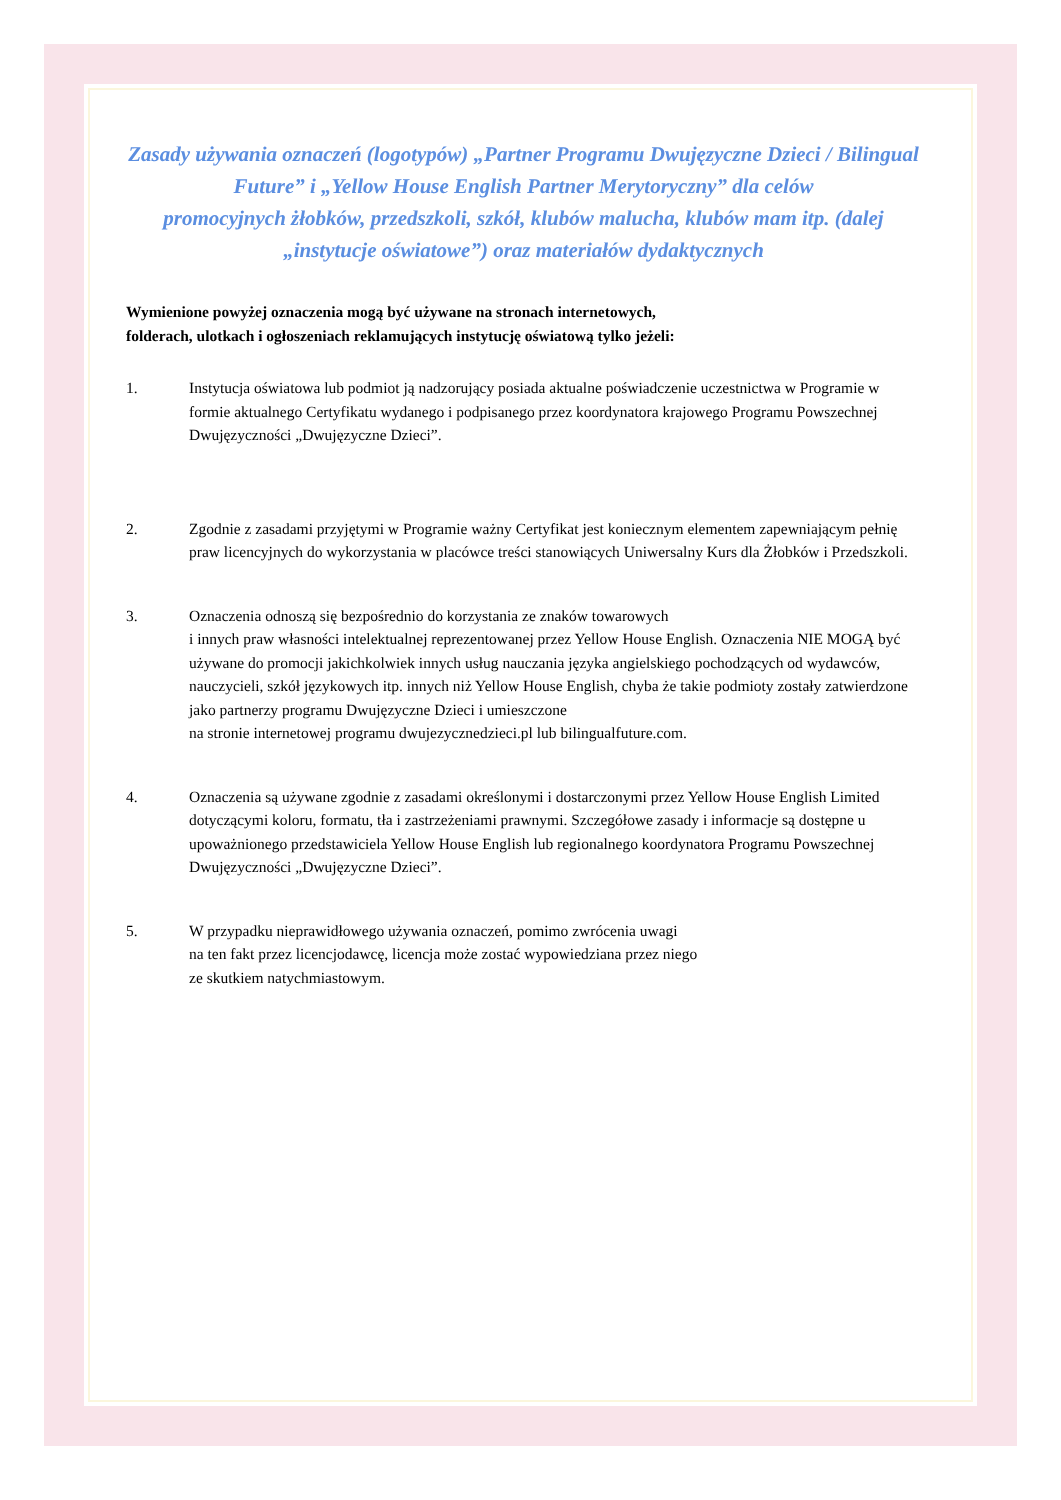Zasady używania oznaczeń (logotypów) „Partner Programu Dwujęzyczne Dzieci / Bilingual Future” i „Yellow House English Partner Merytoryczny” dla celów
promocyjnych żłobków, przedszkoli, szkół, klubów malucha, klubów mam itp. (dalej „instytucje oświatowe”) oraz materiałów dydaktycznych
Wymienione powyżej oznaczenia mogą być używane na stronach internetowych,
folderach, ulotkach i ogłoszeniach reklamujących instytucję oświatową tylko jeżeli:
1. Instytucja oświatowa lub podmiot ją nadzorujący posiada aktualne poświadczenie uczestnictwa w Programie w formie aktualnego Certyfikatu wydanego i podpisanego przez koordynatora krajowego Programu Powszechnej Dwujęzyczności „Dwujęzyczne Dzieci”.
2. Zgodnie z zasadami przyjętymi w Programie ważny Certyfikat jest koniecznym elementem zapewniającym pełnię praw licencyjnych do wykorzystania w placówce treści stanowiących Uniwersalny Kurs dla Żłobków i Przedszkoli.
3. Oznaczenia odnoszą się bezpośrednio do korzystania ze znaków towarowych
i innych praw własności intelektualnej reprezentowanej przez Yellow House English. Oznaczenia NIE MOGĄ być używane do promocji jakichkolwiek innych usług nauczania języka angielskiego pochodzących od wydawców, nauczycieli, szkół językowych itp. innych niż Yellow House English, chyba że takie podmioty zostały zatwierdzone jako partnerzy programu Dwujęzyczne Dzieci i umieszczone
na stronie internetowej programu dwujezycznedzieci.pl lub bilingualfuture.com.
4. Oznaczenia są używane zgodnie z zasadami określonymi i dostarczonymi przez Yellow House English Limited dotyczącymi koloru, formatu, tła i zastrzeżeniami prawnymi. Szczegółowe zasady i informacje są dostępne u upoważnionego przedstawiciela Yellow House English lub regionalnego koordynatora Programu Powszechnej Dwujęzyczności „Dwujęzyczne Dzieci”.
5. W przypadku nieprawidłowego używania oznaczeń, pomimo zwrócenia uwagi
na ten fakt przez licencjodawcę, licencja może zostać wypowiedziana przez niego
ze skutkiem natychmiastowym.